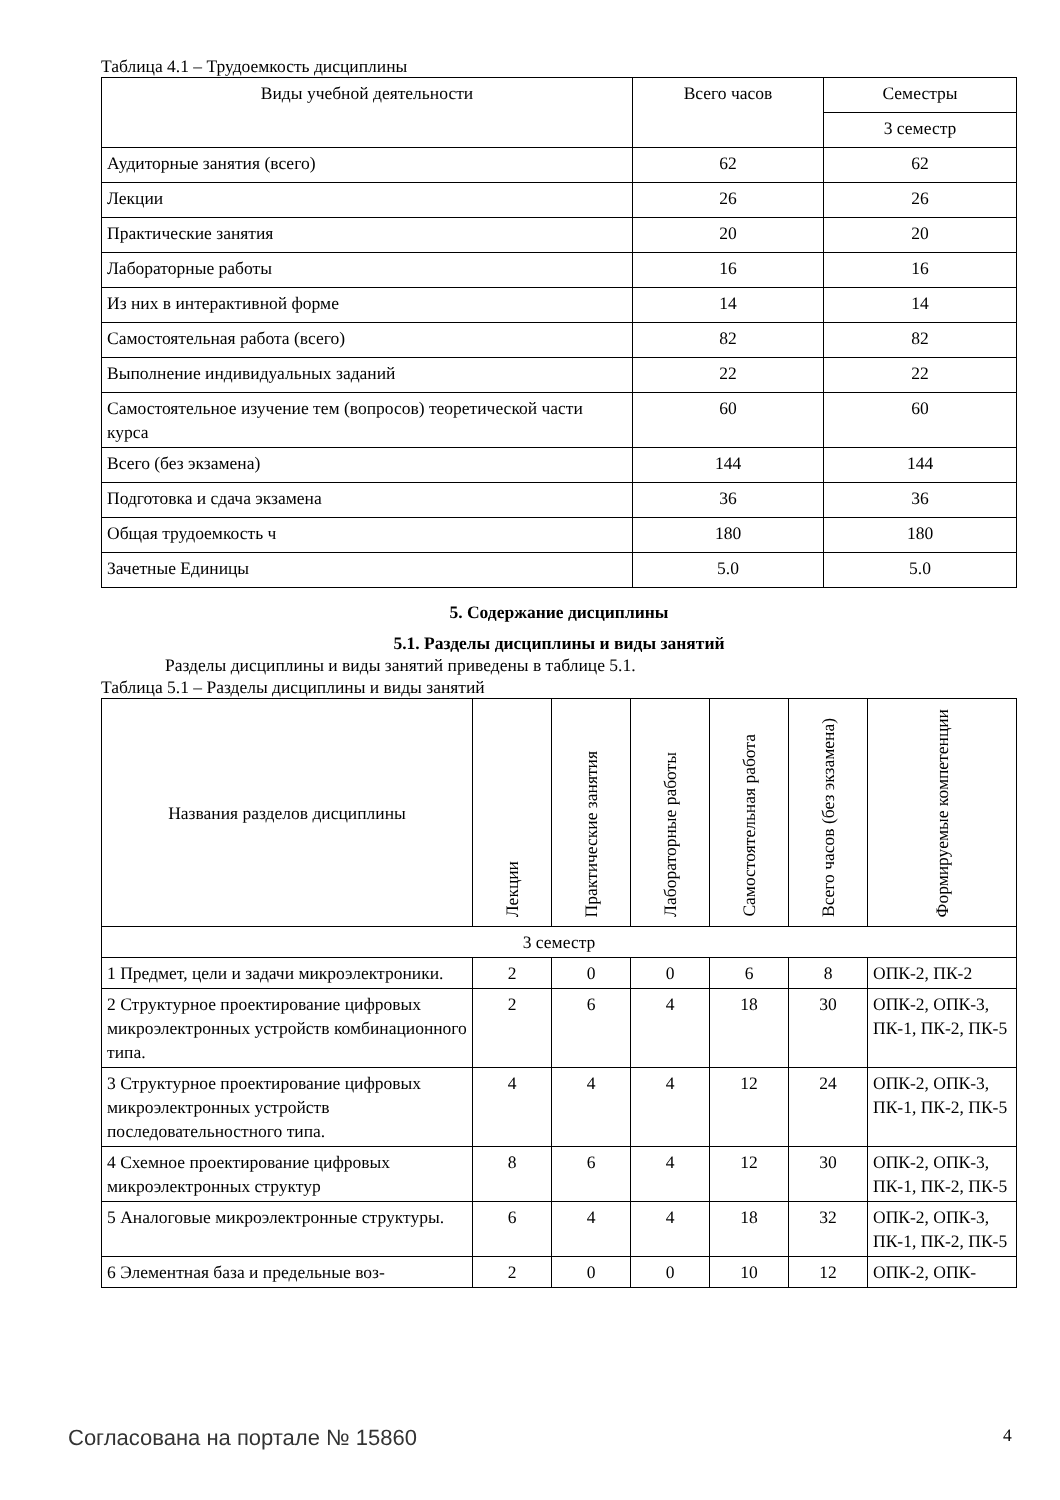Таблица 4.1 – Трудоемкость дисциплины
| Виды учебной деятельности | Всего часов | Семестры |
| --- | --- | --- |
| | | 3 семестр |
| Аудиторные занятия (всего) | 62 | 62 |
| Лекции | 26 | 26 |
| Практические занятия | 20 | 20 |
| Лабораторные работы | 16 | 16 |
| Из них в интерактивной форме | 14 | 14 |
| Самостоятельная работа (всего) | 82 | 82 |
| Выполнение индивидуальных заданий | 22 | 22 |
| Самостоятельное изучение тем (вопросов) теоретической части курса | 60 | 60 |
| Всего (без экзамена) | 144 | 144 |
| Подготовка и сдача экзамена | 36 | 36 |
| Общая трудоемкость ч | 180 | 180 |
| Зачетные Единицы | 5.0 | 5.0 |
5. Содержание дисциплины
5.1. Разделы дисциплины и виды занятий
Разделы дисциплины и виды занятий приведены в таблице 5.1.
Таблица 5.1 – Разделы дисциплины и виды занятий
| Названия разделов дисциплины | Лекции | Практические занятия | Лабораторные работы | Самостоятельная работа | Всего часов (без экзамена) | Формируемые компетенции |
| --- | --- | --- | --- | --- | --- | --- |
| 3 семестр | | | | | | |
| 1 Предмет, цели и задачи микроэлектроники. | 2 | 0 | 0 | 6 | 8 | ОПК-2, ПК-2 |
| 2 Структурное проектирование цифровых микроэлектронных устройств комбинационного типа. | 2 | 6 | 4 | 18 | 30 | ОПК-2, ОПК-3, ПК-1, ПК-2, ПК-5 |
| 3 Структурное проектирование цифровых микроэлектронных устройств последовательностного типа. | 4 | 4 | 4 | 12 | 24 | ОПК-2, ОПК-3, ПК-1, ПК-2, ПК-5 |
| 4 Схемное проектирование цифровых микроэлектронных структур | 8 | 6 | 4 | 12 | 30 | ОПК-2, ОПК-3, ПК-1, ПК-2, ПК-5 |
| 5 Аналоговые микроэлектронные структуры. | 6 | 4 | 4 | 18 | 32 | ОПК-2, ОПК-3, ПК-1, ПК-2, ПК-5 |
| 6 Элементная база и предельные воз- | 2 | 0 | 0 | 10 | 12 | ОПК-2, ОПК- |
Согласована на портале № 15860 4